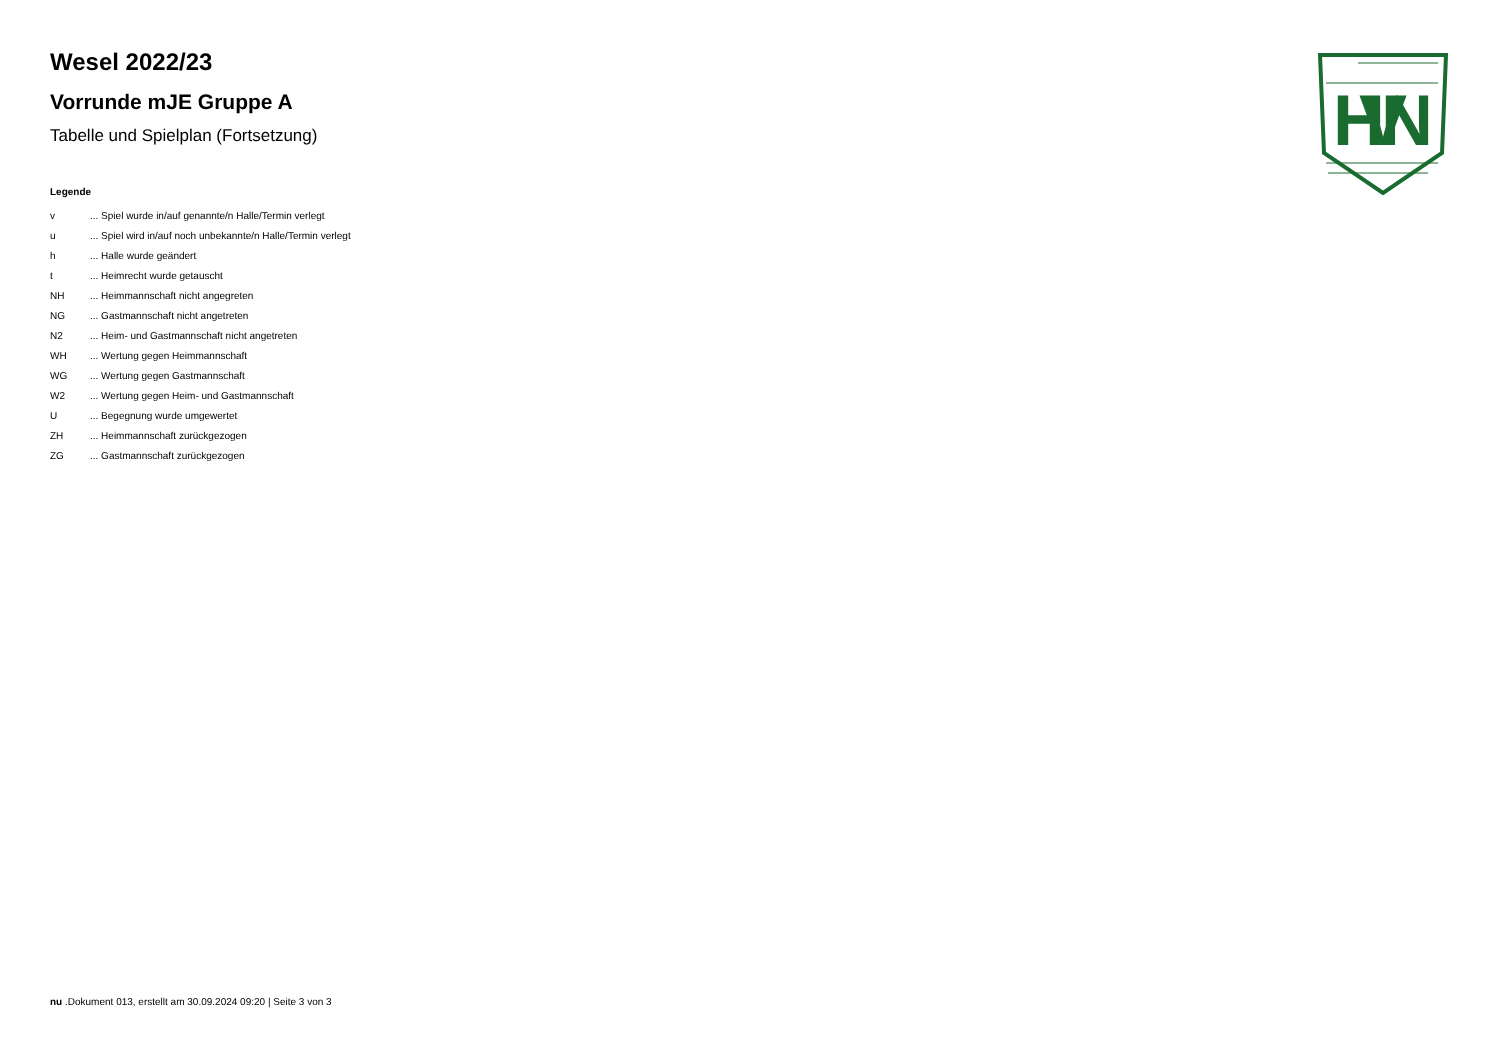HVN
Wesel 2022/23
Vorrunde mJE Gruppe A
Tabelle und Spielplan (Fortsetzung)
Legende
| v | ... Spiel wurde in/auf genannte/n Halle/Termin verlegt |
| u | ... Spiel wird in/auf noch unbekannte/n Halle/Termin verlegt |
| h | ... Halle wurde geändert |
| t | ... Heimrecht wurde getauscht |
| NH | ... Heimmannschaft nicht angegreten |
| NG | ... Gastmannschaft nicht angetreten |
| N2 | ... Heim- und Gastmannschaft nicht angetreten |
| WH | ... Wertung gegen Heimmannschaft |
| WG | ... Wertung gegen Gastmannschaft |
| W2 | ... Wertung gegen Heim- und Gastmannschaft |
| U | ... Begegnung wurde umgewertet |
| ZH | ... Heimmannschaft zurückgezogen |
| ZG | ... Gastmannschaft zurückgezogen |
nu .Dokument 013, erstellt am 30.09.2024 09:20 | Seite 3 von 3